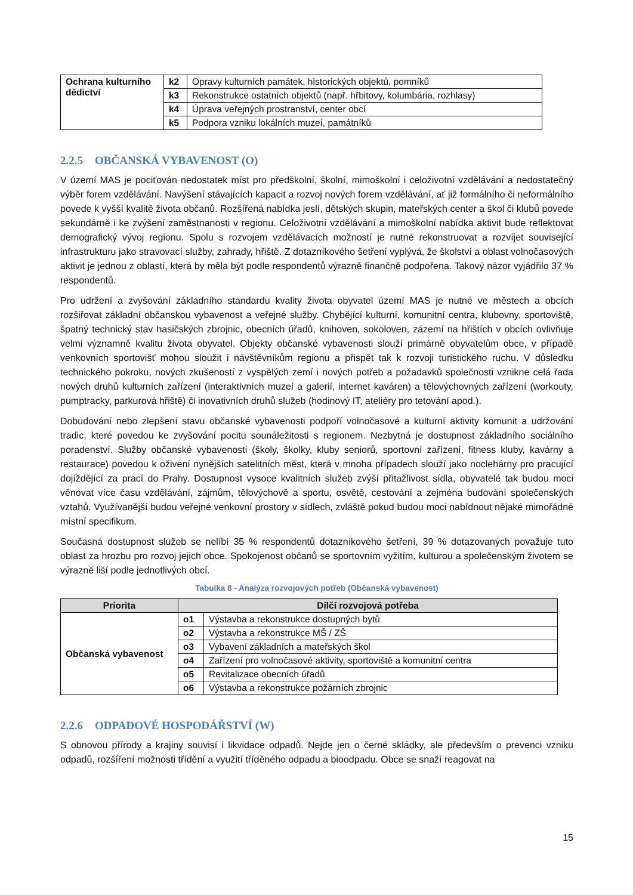| Ochrana kulturního dědictví | k2 | Opravy kulturních památek, historických objektů, pomníků |
| | k3 | Rekonstrukce ostatních objektů (např. hřbitovy, kolumbária, rozhlasy) |
| | k4 | Úprava veřejných prostranství, center obcí |
| | k5 | Podpora vzniku lokálních muzeí, památníků |
2.2.5 OBČANSKÁ VYBAVENOST (O)
V území MAS je pociťován nedostatek míst pro předškolní, školní, mimoškolní i celoživotní vzdělávání a nedostatečný výběr forem vzdělávání. Navýšení stávajících kapacit a rozvoj nových forem vzdělávání, ať již formálního či neformálního povede k vyšší kvalitě života občanů. Rozšířená nabídka jeslí, dětských skupin, mateřských center a škol či klubů povede sekundárně i ke zvýšení zaměstnanosti v regionu. Celoživotní vzdělávání a mimoškolní nabídka aktivit bude reflektovat demografický vývoj regionu. Spolu s rozvojem vzdělávacích možností je nutné rekonstruovat a rozvíjet související infrastrukturu jako stravovací služby, zahrady, hřiště. Z dotazníkového šetření vyplývá, že školství a oblast volnočasových aktivit je jednou z oblastí, která by měla být podle respondentů výrazně finančně podpořena. Takový názor vyjádřilo 37 % respondentů.
Pro udržení a zvyšování základního standardu kvality života obyvatel území MAS je nutné ve městech a obcích rozšiřovat základní občanskou vybavenost a veřejné služby. Chybějící kulturní, komunitní centra, klubovny, sportoviště, špatný technický stav hasičských zbrojnic, obecních úřadů, knihoven, sokoloven, zázemí na hřištích v obcích ovlivňuje velmi významně kvalitu života obyvatel. Objekty občanské vybavenosti slouží primárně obyvatelům obce, v případě venkovních sportovišť mohou sloužit i návštěvníkům regionu a přispět tak k rozvoji turistického ruchu. V důsledku technického pokroku, nových zkušeností z vyspělých zemí i nových potřeb a požadavků společnosti vznikne celá řada nových druhů kulturních zařízení (interaktivních muzeí a galerií, internet kaváren) a tělovýchovných zařízení (workouty, pumptracky, parkurová hřiště) či inovativních druhů služeb (hodinový IT, ateliéry pro tetování apod.).
Dobudování nebo zlepšení stavu občanské vybavenosti podpoří volnočasové a kulturní aktivity komunit a udržování tradic, které povedou ke zvyšování pocitu sounáležitosti s regionem. Nezbytná je dostupnost základního sociálního poradenství. Služby občanské vybavenosti (školy, školky, kluby seniorů, sportovní zařízení, fitness kluby, kavárny a restaurace) povedou k oživení nynějších satelitních měst, která v mnoha případech slouží jako noclehárny pro pracující dojíždějící za prací do Prahy. Dostupnost vysoce kvalitních služeb zvýší přitažlivost sídla, obyvatelé tak budou moci věnovat více času vzdělávání, zájmům, tělovýchově a sportu, osvětě, cestování a zejména budování společenských vztahů. Využívanější budou veřejné venkovní prostory v sídlech, zvláště pokud budou moci nabídnout nějaké mimořádné místní specifikum.
Současná dostupnost služeb se nelíbí 35 % respondentů dotazníkového šetření, 39 % dotazovaných považuje tuto oblast za hrozbu pro rozvoj jejich obce. Spokojenost občanů se sportovním vyžitím, kulturou a společenským životem se výrazně liší podle jednotlivých obcí.
Tabulka 8 - Analýza rozvojových potřeb (Občanská vybavenost)
| Priorita | Dílčí rozvojová potřeba | |
| --- | --- | --- |
| Občanská vybavenost | o1 | Výstavba a rekonstrukce dostupných bytů |
| | o2 | Výstavba a rekonstrukce MŠ / ZŠ |
| | o3 | Vybavení základních a mateřských škol |
| | o4 | Zařízení pro volnočasové aktivity, sportoviště a komunitní centra |
| | o5 | Revitalizace obecních úřadů |
| | o6 | Výstavba a rekonstrukce požárních zbrojnic |
2.2.6 ODPADOVÉ HOSPODÁŘSTVÍ (W)
S obnovou přírody a krajiny souvisí i likvidace odpadů. Nejde jen o černé skládky, ale především o prevenci vzniku odpadů, rozšíření možnosti třídění a využití tříděného odpadu a bioodpadu. Obce se snaží reagovat na
15